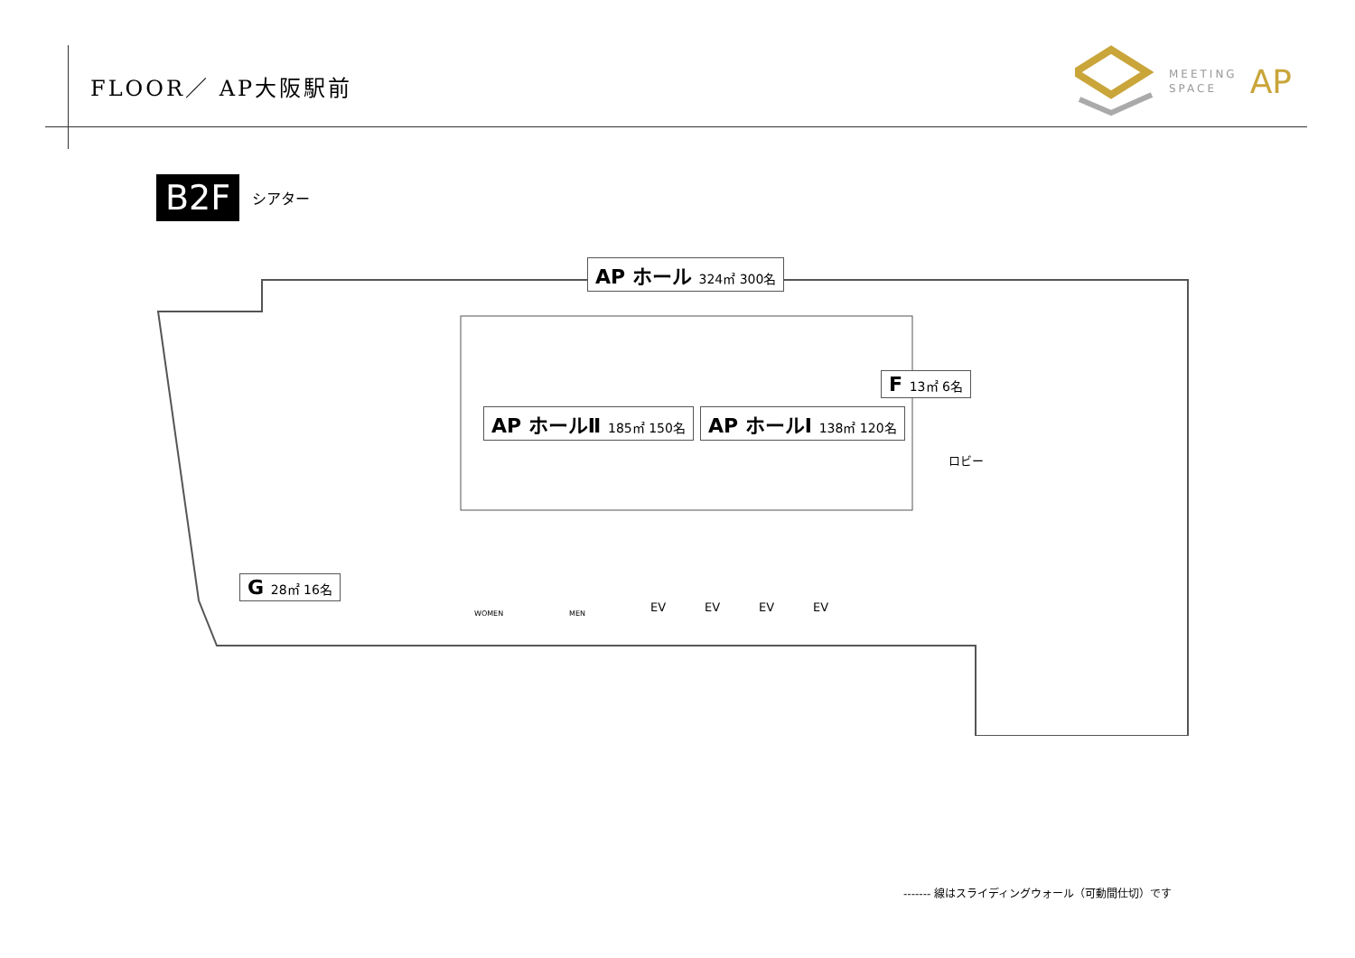FLOOR／ AP大阪駅前
MEETING
SPACE AP
B2F シアター
AP ホール 324㎡ 300名
AP ホールⅡ 185㎡ 150名 AP ホールⅠ 138㎡ 120名
F 13㎡ 6名
G 28㎡ 16名
ロビー
WOMEN MEN EV EV EV EV
------- 線はスライディングウォール（可動間仕切）です